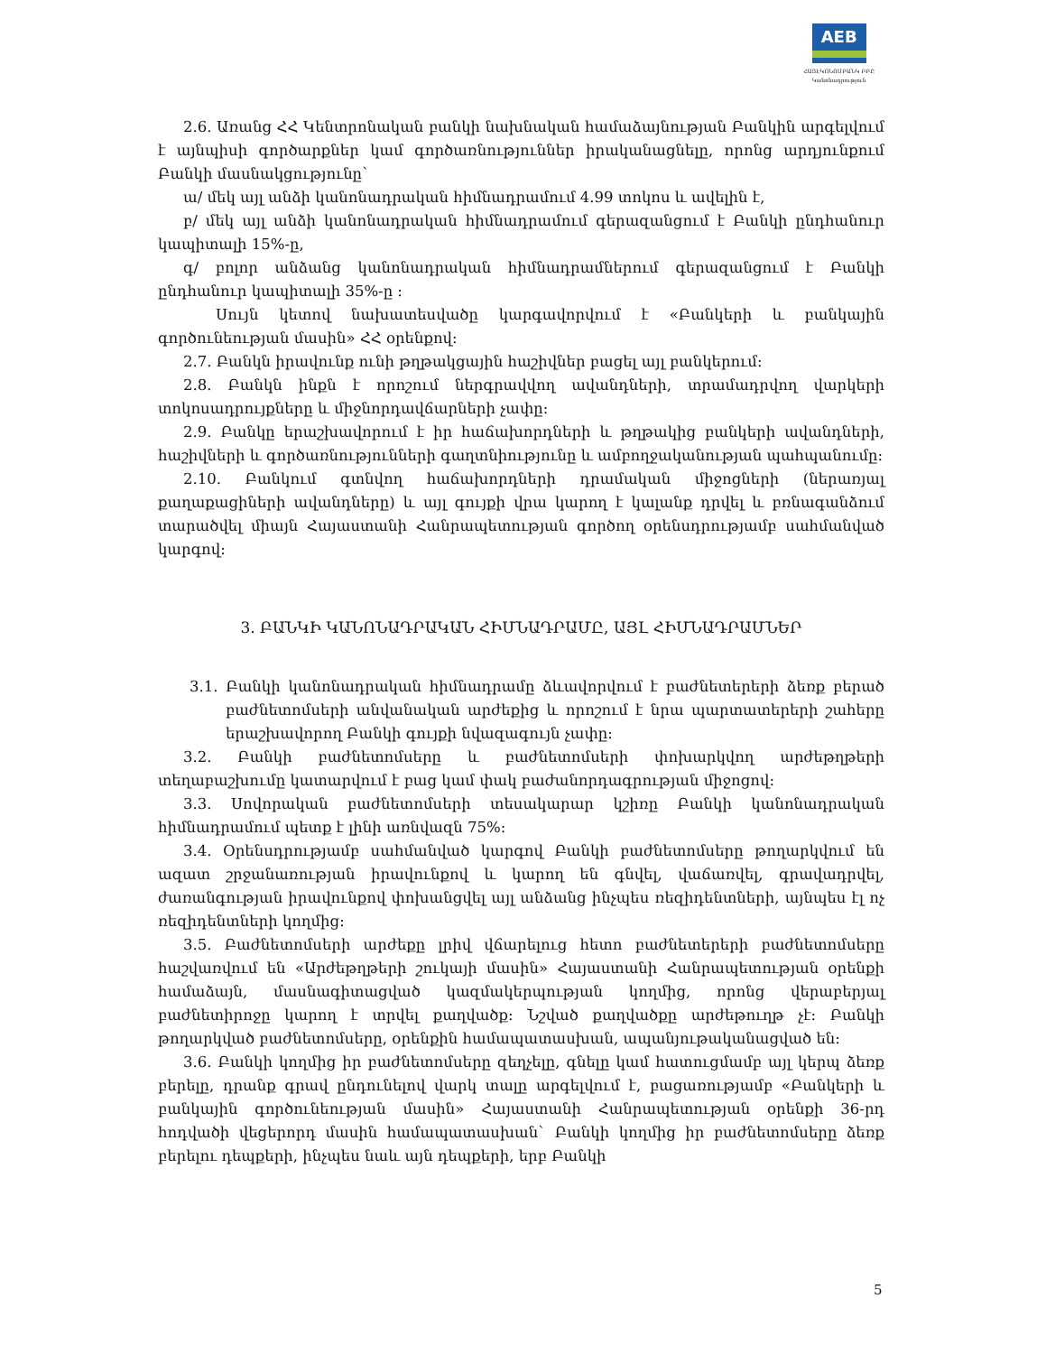AEB
ՀԱՅԷԿՈՆՈՄԲԱՆԿ ԲԲԸ
Կանոնադրություն
2.6. Առանց ՀՀ Կենտրոնական բանկի նախնական համաձայնության Բանկին արգելվում է այնպիսի գործարքներ կամ գործառնություններ իրականացնելը, որոնց արդյունքում Բանկի մասնակցությունը`
ա/ մեկ այլ անձի կանոնադրական հիմնադրամում 4.99 տոկոս և ավելին է,
բ/ մեկ այլ անձի կանոնադրական հիմնադրամում գերազանցում է Բանկի ընդհանուր կապիտալի 15%-ը,
գ/ բոլոր անձանց կանոնադրական հիմնադրամներում գերազանցում է Բանկի ընդհանուր կապիտալի 35%-ը :
Սույն կետով նախատեսվածը կարգավորվում է «Բանկերի և բանկային գործունեության մասին» ՀՀ օրենքով:
2.7. Բանկն իրավունք ունի թղթակցային հաշիվներ բացել այլ բանկերում:
2.8. Բանկն ինքն է որոշում ներգրավվող ավանդների, տրամադրվող վարկերի տոկոսադրույքները և միջնորդավճարների չափը:
2.9. Բանկը երաշխավորում է իր հաճախորդների և թղթակից բանկերի ավանդների, հաշիվների և գործառնությունների գաղտնիությունը և ամբողջականության պահպանումը:
2.10. Բանկում գտնվող հաճախորդների դրամական միջոցների (ներառյալ քաղաքացիների ավանդները) և այլ գույքի վրա կարող է կալանք դրվել և բռնագանձում տարածվել միայն Հայաստանի Հանրապետության գործող օրենսդրությամբ սահմանված կարգով:
3. ԲԱՆԿԻ ԿԱՆՈՆԱԴՐԱԿԱՆ ՀԻՄՆԱԴՐԱՄԸ, ԱՅԼ ՀԻՄՆԱԴՐԱՄՆԵՐ
3.1. Բանկի կանոնադրական հիմնադրամը ձևավորվում է բաժնետերերի ձեռք բերած բաժնետոմսերի անվանական արժեքից և որոշում է նրա պարտատերերի շահերը երաշխավորող Բանկի գույքի նվազագույն չափը:
3.2. Բանկի բաժնետոմսերը և բաժնետոմսերի փոխարկվող արժեթղթերի տեղաբաշխումը կատարվում է բաց կամ փակ բաժանորդագրության միջոցով:
3.3. Սովորական բաժնետոմսերի տեսակարար կշիռը Բանկի կանոնադրական հիմնադրամում պետք է լինի առնվազն 75%:
3.4. Օրենսդրությամբ սահմանված կարգով Բանկի բաժնետոմսերը թողարկվում են ազատ շրջանառության իրավունքով և կարող են գնվել, վաճառվել, գրավադրվել, ժառանգության իրավունքով փոխանցվել այլ անձանց ինչպես ռեզիդենտների, այնպես էլ ոչ ռեզիդենտների կողմից:
3.5. Բաժնետոմսերի արժեքը լրիվ վճարելուց հետո բաժնետերերի բաժնետոմսերը հաշվառվում են «Արժեթղթերի շուկայի մասին» Հայաստանի Հանրապետության օրենքի համաձայն, մասնագիտացված կազմակերպության կողմից, որոնց վերաբերյալ բաժնետիրոջը կարող է տրվել քաղվածք: Նշված քաղվածքը արժեթուղթ չէ: Բանկի թողարկված բաժնետոմսերը, օրենքին համապատասխան, ապանյութականացված են:
3.6. Բանկի կողմից իր բաժնետոմսերը զեղչելը, գնելը կամ հատուցմամբ այլ կերպ ձեռք բերելը, դրանք գրավ ընդունելով վարկ տալը արգելվում է, բացառությամբ «Բանկերի և բանկային գործունեության մասին» Հայաստանի Հանրապետության օրենքի 36-րդ հոդվածի վեցերորդ մասին համապատասխան` Բանկի կողմից իր բաժնետոմսերը ձեռք բերելու դեպքերի, ինչպես նաև այն դեպքերի, երբ Բանկի
5